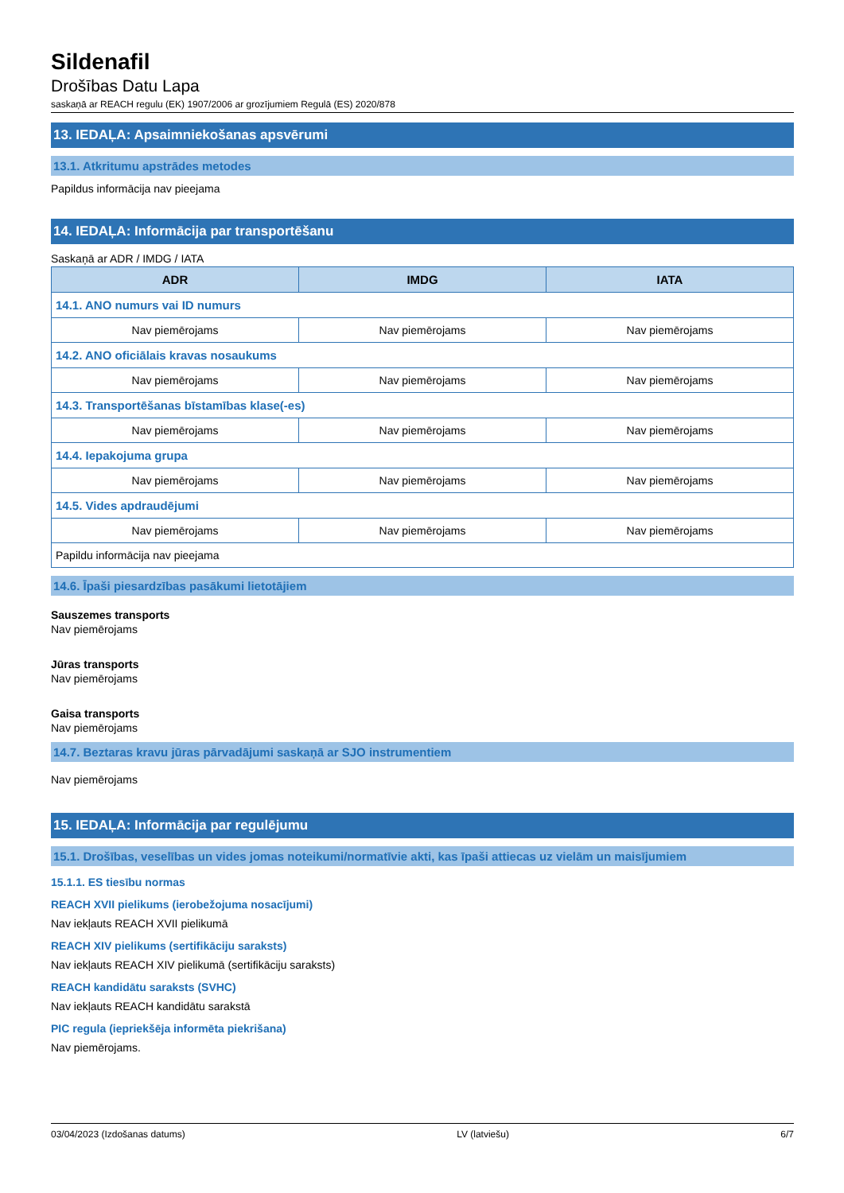Sildenafil
Drošības Datu Lapa
saskaņā ar REACH regulu (EK) 1907/2006 ar grozījumiem Regulā (ES) 2020/878
13. IEDAĻA: Apsaimniekošanas apsvērumi
13.1. Atkritumu apstrādes metodes
Papildus informācija nav pieejama
14. IEDAĻA: Informācija par transportēšanu
Saskaņā ar ADR / IMDG / IATA
| ADR | IMDG | IATA |
| --- | --- | --- |
| 14.1. ANO numurs vai ID numurs | | |
| Nav piemērojams | Nav piemērojams | Nav piemērojams |
| 14.2. ANO oficiālais kravas nosaukums | | |
| Nav piemērojams | Nav piemērojams | Nav piemērojams |
| 14.3. Transportēšanas bīstamības klase(-es) | | |
| Nav piemērojams | Nav piemērojams | Nav piemērojams |
| 14.4. Iepakojuma grupa | | |
| Nav piemērojams | Nav piemērojams | Nav piemērojams |
| 14.5. Vides apdraudējumi | | |
| Nav piemērojams | Nav piemērojams | Nav piemērojams |
| Papildu informācija nav pieejama | | |
14.6. Īpaši piesardzības pasākumi lietotājiem
Sauszemes transports
Nav piemērojams
Jūras transports
Nav piemērojams
Gaisa transports
Nav piemērojams
14.7. Beztaras kravu jūras pārvadājumi saskaņā ar SJO instrumentiem
Nav piemērojams
15. IEDAĻA: Informācija par regulējumu
15.1. Drošības, veselības un vides jomas noteikumi/normatīvie akti, kas īpaši attiecas uz vielām un maisījumiem
15.1.1. ES tiesību normas
REACH XVII pielikums (ierobežojuma nosacījumi)
Nav iekļauts REACH XVII pielikumā
REACH XIV pielikums (sertifikāciju saraksts)
Nav iekļauts REACH XIV pielikumā (sertifikāciju saraksts)
REACH kandidātu saraksts (SVHC)
Nav iekļauts REACH kandidātu sarakstā
PIC regula (iepriekšēja informēta piekrišana)
Nav piemērojams.
03/04/2023 (Izdošanas datums) LV (latviešu) 6/7